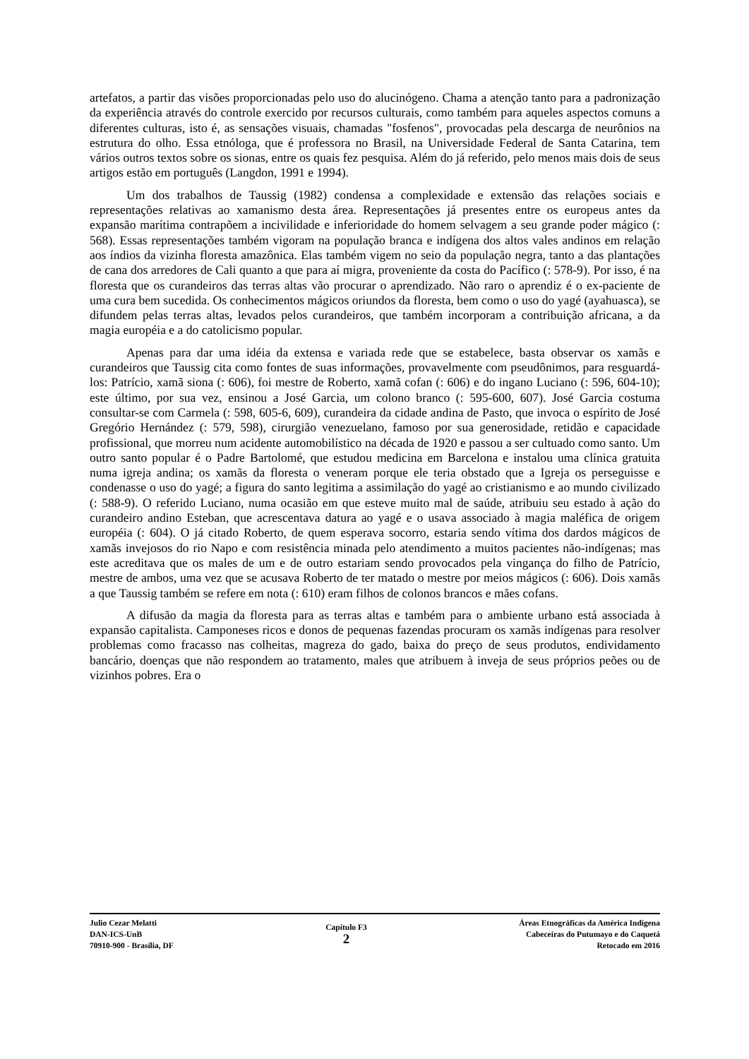artefatos, a partir das visões proporcionadas pelo uso do alucinógeno. Chama a atenção tanto para a padronização da experiência através do controle exercido por recursos culturais, como também para aqueles aspectos comuns a diferentes culturas, isto é, as sensações visuais, chamadas "fosfenos", provocadas pela descarga de neurônios na estrutura do olho. Essa etnóloga, que é professora no Brasil, na Universidade Federal de Santa Catarina, tem vários outros textos sobre os sionas, entre os quais fez pesquisa. Além do já referido, pelo menos mais dois de seus artigos estão em português (Langdon, 1991 e 1994).
Um dos trabalhos de Taussig (1982) condensa a complexidade e extensão das relações sociais e representações relativas ao xamanismo desta área. Representações já presentes entre os europeus antes da expansão marítima contrapõem a incivilidade e inferioridade do homem selvagem a seu grande poder mágico (: 568). Essas representações também vigoram na população branca e indígena dos altos vales andinos em relação aos índios da vizinha floresta amazônica. Elas também vigem no seio da população negra, tanto a das plantações de cana dos arredores de Cali quanto a que para aí migra, proveniente da costa do Pacífico (: 578-9). Por isso, é na floresta que os curandeiros das terras altas vão procurar o aprendizado. Não raro o aprendiz é o ex-paciente de uma cura bem sucedida. Os conhecimentos mágicos oriundos da floresta, bem como o uso do yagé (ayahuasca), se difundem pelas terras altas, levados pelos curandeiros, que também incorporam a contribuição africana, a da magia européia e a do catolicismo popular.
Apenas para dar uma idéia da extensa e variada rede que se estabelece, basta observar os xamãs e curandeiros que Taussig cita como fontes de suas informações, provavelmente com pseudônimos, para resguardá-los: Patrício, xamã siona (: 606), foi mestre de Roberto, xamã cofan (: 606) e do ingano Luciano (: 596, 604-10); este último, por sua vez, ensinou a José Garcia, um colono branco (: 595-600, 607). José Garcia costuma consultar-se com Carmela (: 598, 605-6, 609), curandeira da cidade andina de Pasto, que invoca o espírito de José Gregório Hernández (: 579, 598), cirurgião venezuelano, famoso por sua generosidade, retidão e capacidade profissional, que morreu num acidente automobilístico na década de 1920 e passou a ser cultuado como santo. Um outro santo popular é o Padre Bartolomé, que estudou medicina em Barcelona e instalou uma clínica gratuita numa igreja andina; os xamãs da floresta o veneram porque ele teria obstado que a Igreja os perseguisse e condenasse o uso do yagé; a figura do santo legitima a assimilação do yagé ao cristianismo e ao mundo civilizado (: 588-9). O referido Luciano, numa ocasião em que esteve muito mal de saúde, atribuiu seu estado à ação do curandeiro andino Esteban, que acrescentava datura ao yagé e o usava associado à magia maléfica de origem européia (: 604). O já citado Roberto, de quem esperava socorro, estaria sendo vítima dos dardos mágicos de xamãs invejosos do rio Napo e com resistência minada pelo atendimento a muitos pacientes não-indígenas; mas este acreditava que os males de um e de outro estariam sendo provocados pela vingança do filho de Patrício, mestre de ambos, uma vez que se acusava Roberto de ter matado o mestre por meios mágicos (: 606). Dois xamãs a que Taussig também se refere em nota (: 610) eram filhos de colonos brancos e mães cofans.
A difusão da magia da floresta para as terras altas e também para o ambiente urbano está associada à expansão capitalista. Camponeses ricos e donos de pequenas fazendas procuram os xamãs indígenas para resolver problemas como fracasso nas colheitas, magreza do gado, baixa do preço de seus produtos, endividamento bancário, doenças que não respondem ao tratamento, males que atribuem à inveja de seus próprios peões ou de vizinhos pobres. Era o
Julio Cezar Melatti
DAN-ICS-UnB
70910-900 - Brasília, DF
Capítulo F3
2
Áreas Etnográficas da América Indígena
Cabeceiras do Putumayo e do Caquetá
Retocado em 2016